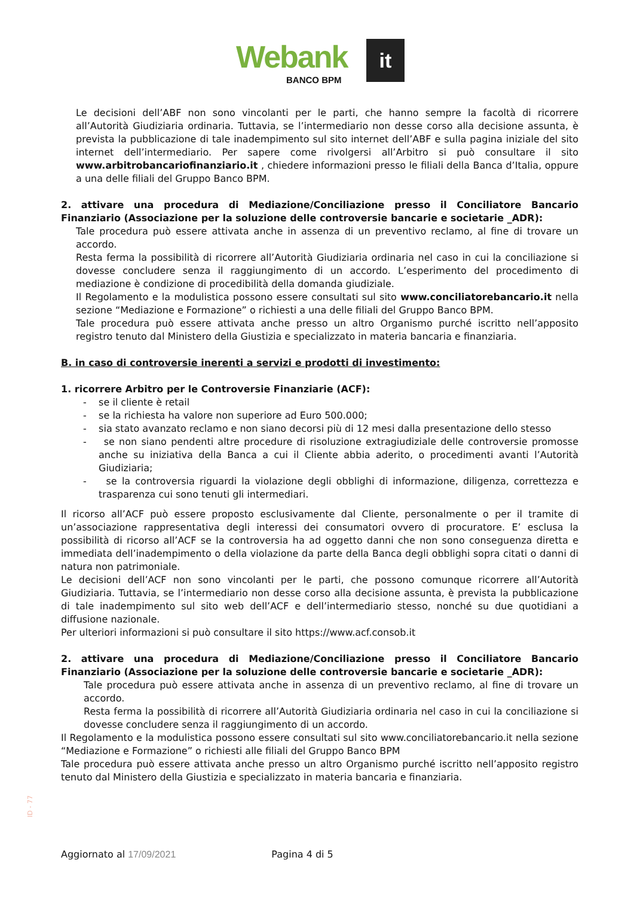Webank it
BANCO BPM
Le decisioni dell’ABF non sono vincolanti per le parti, che hanno sempre la facoltà di ricorrere all’Autorità Giudiziaria ordinaria. Tuttavia, se l’intermediario non desse corso alla decisione assunta, è prevista la pubblicazione di tale inadempimento sul sito internet dell’ABF e sulla pagina iniziale del sito internet dell’intermediario. Per sapere come rivolgersi all’Arbitro si può consultare il sito www.arbitrobancariofinanziario.it , chiedere informazioni presso le filiali della Banca d’Italia, oppure a una delle filiali del Gruppo Banco BPM.
2. attivare una procedura di Mediazione/Conciliazione presso il Conciliatore Bancario Finanziario (Associazione per la soluzione delle controversie bancarie e societarie _ADR):
Tale procedura può essere attivata anche in assenza di un preventivo reclamo, al fine di trovare un accordo.
Resta ferma la possibilità di ricorrere all’Autorità Giudiziaria ordinaria nel caso in cui la conciliazione si dovesse concludere senza il raggiungimento di un accordo. L’esperimento del procedimento di mediazione è condizione di procedibilità della domanda giudiziale.
Il Regolamento e la modulistica possono essere consultati sul sito www.conciliatorebancario.it nella sezione “Mediazione e Formazione” o richiesti a una delle filiali del Gruppo Banco BPM.
Tale procedura può essere attivata anche presso un altro Organismo purché iscritto nell’apposito registro tenuto dal Ministero della Giustizia e specializzato in materia bancaria e finanziaria.
B. in caso di controversie inerenti a servizi e prodotti di investimento:
1. ricorrere Arbitro per le Controversie Finanziarie (ACF):
- se il cliente è retail
- se la richiesta ha valore non superiore ad Euro 500.000;
- sia stato avanzato reclamo e non siano decorsi più di 12 mesi dalla presentazione dello stesso
- se non siano pendenti altre procedure di risoluzione extragiudiziale delle controversie promosse anche su iniziativa della Banca a cui il Cliente abbia aderito, o procedimenti avanti l’Autorità Giudiziaria;
- se la controversia riguardi la violazione degli obblighi di informazione, diligenza, correttezza e trasparenza cui sono tenuti gli intermediari.
Il ricorso all’ACF può essere proposto esclusivamente dal Cliente, personalmente o per il tramite di un’associazione rappresentativa degli interessi dei consumatori ovvero di procuratore. E’ esclusa la possibilità di ricorso all’ACF se la controversia ha ad oggetto danni che non sono conseguenza diretta e immediata dell’inadempimento o della violazione da parte della Banca degli obblighi sopra citati o danni di natura non patrimoniale.
Le decisioni dell’ACF non sono vincolanti per le parti, che possono comunque ricorrere all’Autorità Giudiziaria. Tuttavia, se l’intermediario non desse corso alla decisione assunta, è prevista la pubblicazione di tale inadempimento sul sito web dell’ACF e dell’intermediario stesso, nonché su due quotidiani a diffusione nazionale.
Per ulteriori informazioni si può consultare il sito https://www.acf.consob.it
2. attivare una procedura di Mediazione/Conciliazione presso il Conciliatore Bancario Finanziario (Associazione per la soluzione delle controversie bancarie e societarie _ADR):
Tale procedura può essere attivata anche in assenza di un preventivo reclamo, al fine di trovare un accordo.
Resta ferma la possibilità di ricorrere all’Autorità Giudiziaria ordinaria nel caso in cui la conciliazione si dovesse concludere senza il raggiungimento di un accordo.
Il Regolamento e la modulistica possono essere consultati sul sito www.conciliatorebancario.it nella sezione “Mediazione e Formazione” o richiesti alle filiali del Gruppo Banco BPM
Tale procedura può essere attivata anche presso un altro Organismo purché iscritto nell’apposito registro tenuto dal Ministero della Giustizia e specializzato in materia bancaria e finanziaria.
ID - 77
Aggiornato al 17/09/2021 Pagina 4 di 5